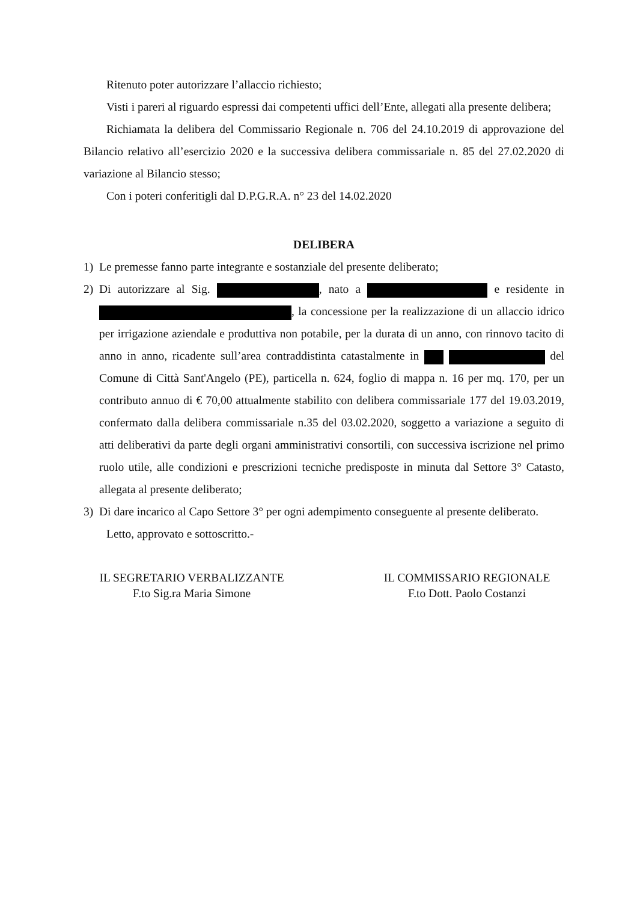Ritenuto poter autorizzare l’allaccio richiesto;
Visti i pareri al riguardo espressi dai competenti uffici dell’Ente, allegati alla presente delibera;
Richiamata la delibera del Commissario Regionale n. 706 del 24.10.2019 di approvazione del Bilancio relativo all’esercizio 2020 e la successiva delibera commissariale n. 85 del 27.02.2020 di variazione al Bilancio stesso;
Con i poteri conferitigli dal D.P.G.R.A. n° 23 del 14.02.2020
DELIBERA
1) Le premesse fanno parte integrante e sostanziale del presente deliberato;
2) Di autorizzare al Sig. , nato a e residente in , la concessione per la realizzazione di un allaccio idrico per irrigazione aziendale e produttiva non potabile, per la durata di un anno, con rinnovo tacito di anno in anno, ricadente sull’area contraddistinta catastalmente in del Comune di Città Sant'Angelo (PE), particella n. 624, foglio di mappa n. 16 per mq. 170, per un contributo annuo di € 70,00 attualmente stabilito con delibera commissariale 177 del 19.03.2019, confermato dalla delibera commissariale n.35 del 03.02.2020, soggetto a variazione a seguito di atti deliberativi da parte degli organi amministrativi consortili, con successiva iscrizione nel primo ruolo utile, alle condizioni e prescrizioni tecniche predisposte in minuta dal Settore 3° Catasto, allegata al presente deliberato;
3) Di dare incarico al Capo Settore 3° per ogni adempimento conseguente al presente deliberato.
Letto, approvato e sottoscritto.-
IL SEGRETARIO VERBALIZZANTE
F.to Sig.ra Maria Simone
IL COMMISSARIO REGIONALE
F.to Dott. Paolo Costanzi